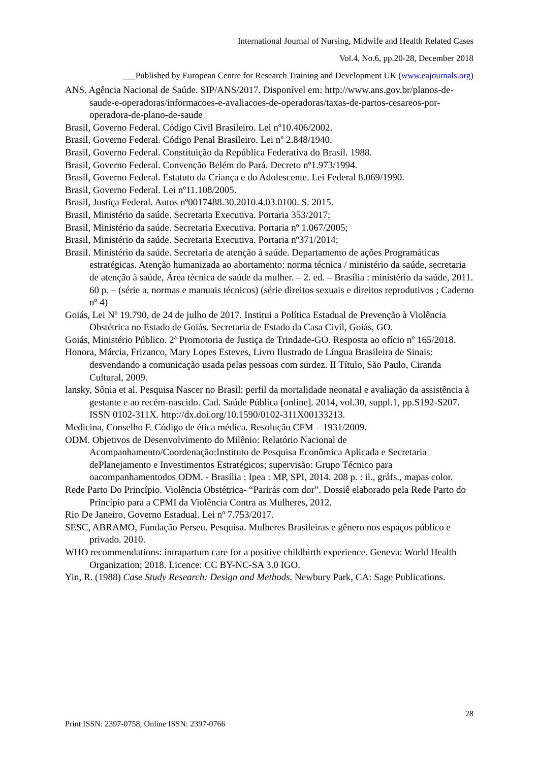International Journal of Nursing, Midwife and Health Related Cases
Vol.4, No.6, pp.20-28, December 2018
___Published by European Centre for Research Training and Development UK (www.eajournals.org)
ANS. Agência Nacional de Saúde. SIP/ANS/2017. Disponível em: http://www.ans.gov.br/planos-de-saude-e-operadoras/informacoes-e-avaliacoes-de-operadoras/taxas-de-partos-cesareos-por-operadora-de-plano-de-saude
Brasil, Governo Federal. Código Civil Brasileiro. Lei nº10.406/2002.
Brasil, Governo Federal. Código Penal Brasileiro. Lei nº 2.848/1940.
Brasil, Governo Federal. Constituição da República Federativa do Brasil. 1988.
Brasil, Governo Federal. Convenção Belém do Pará. Decreto nº1.973/1994.
Brasil, Governo Federal. Estatuto da Criança e do Adolescente. Lei Federal 8.069/1990.
Brasil, Governo Federal. Lei nº11.108/2005.
Brasil, Justiça Federal. Autos nº0017488.30.2010.4.03.0100. S. 2015.
Brasil, Ministério da saúde. Secretaria Executiva. Portaria 353/2017;
Brasil, Ministério da saúde. Secretaria Executiva. Portaria nº 1.067/2005;
Brasil, Ministério da saúde. Secretaria Executiva. Portaria nº371/2014;
Brasil. Ministério da saúde. Secretaria de atenção à saúde. Departamento de ações Programáticas estratégicas. Atenção humanizada ao abortamento: norma técnica / ministério da saúde, secretaria de atenção à saúde, Área técnica de saúde da mulher. – 2. ed. – Brasília : ministério da saúde, 2011. 60 p. – (série a. normas e manuais técnicos) (série direitos sexuais e direitos reprodutivos ; Caderno nº 4)
Goiás, Lei Nº 19.790, de 24 de julho de 2017. Institui a Política Estadual de Prevenção à Violência Obstétrica no Estado de Goiás. Secretaria de Estado da Casa Civil, Goiás, GO.
Goiás, Ministério Público. 2ª Promotoria de Justiça de Trindade-GO. Resposta ao ofício nº 165/2018.
Honora, Márcia, Frizanco, Mary Lopes Esteves, Livro Ilustrado de Língua Brasileira de Sinais: desvendando a comunicação usada pelas pessoas com surdez. II Título, São Paulo, Ciranda Cultural, 2009.
lansky, Sônia et al. Pesquisa Nascer no Brasil: perfil da mortalidade neonatal e avaliação da assistência à gestante e ao recém-nascido. Cad. Saúde Pública [online]. 2014, vol.30, suppl.1, pp.S192-S207. ISSN 0102-311X. http://dx.doi.org/10.1590/0102-311X00133213.
Medicina, Conselho F. Código de ética médica. Resolução CFM – 1931/2009.
ODM. Objetivos de Desenvolvimento do Milênio: Relatório Nacional de Acompanhamento/Coordenação:Instituto de Pesquisa Econômica Aplicada e Secretaria dePlanejamento e Investimentos Estratégicos; supervisão: Grupo Técnico para oacompanhamentodos ODM. - Brasília : Ipea : MP, SPI, 2014. 208 p. : il., gráfs., mapas color.
Rede Parto Do Princípio. Violência Obstétrica- “Parirás com dor”. Dossiê elaborado pela Rede Parto do Princípio para a CPMI da Violência Contra as Mulheres, 2012.
Rio De Janeiro, Governo Estadual. Lei nº 7.753/2017.
SESC, ABRAMO, Fundação Perseu. Pesquisa. Mulheres Brasileiras e gênero nos espaços público e privado. 2010.
WHO recommendations: intrapartum care for a positive childbirth experience. Geneva: World Health Organization; 2018. Licence: CC BY-NC-SA 3.0 IGO.
Yin, R. (1988) Case Study Research: Design and Methods. Newbury Park, CA: Sage Publications.
28
Print ISSN: 2397-0758, Online ISSN: 2397-0766